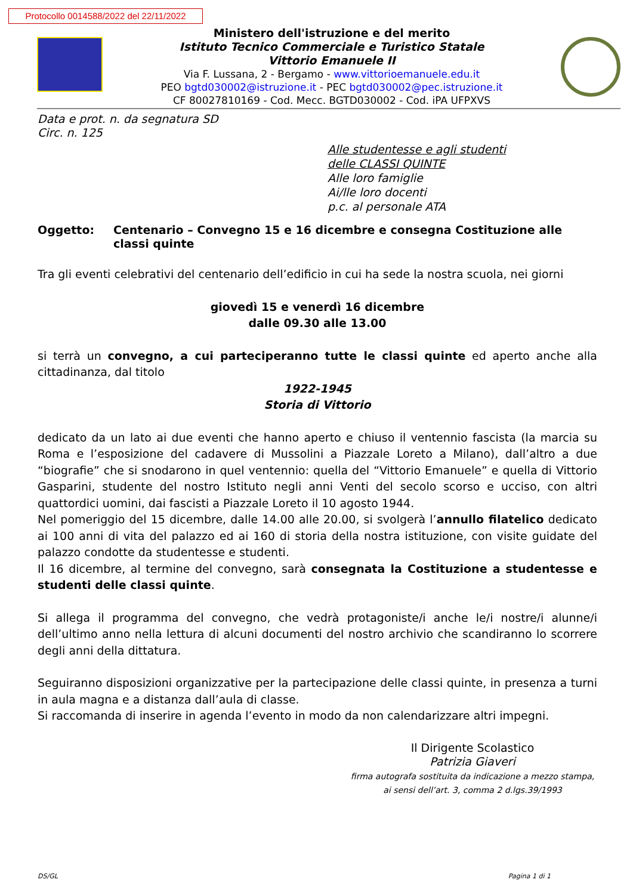Protocollo 0014588/2022 del 22/11/2022
Ministero dell'istruzione e del merito
Istituto Tecnico Commerciale e Turistico Statale
Vittorio Emanuele II
Via F. Lussana, 2 - Bergamo - www.vittorioemanuele.edu.it
PEO bgtd030002@istruzione.it - PEC bgtd030002@pec.istruzione.it
CF 80027810169 - Cod. Mecc. BGTD030002 - Cod. iPA UFPXVS
Data e prot. n. da segnatura SD
Circ. n. 125
Alle studentesse e agli studenti
delle CLASSI QUINTE
Alle loro famiglie
Ai/lle loro docenti
p.c. al personale ATA
Oggetto: Centenario – Convegno 15 e 16 dicembre e consegna Costituzione alle classi quinte
Tra gli eventi celebrativi del centenario dell’edificio in cui ha sede la nostra scuola, nei giorni
giovedì 15 e venerdì 16 dicembre
dalle 09.30 alle 13.00
si terrà un convegno, a cui parteciperanno tutte le classi quinte ed aperto anche alla cittadinanza, dal titolo
1922-1945
Storia di Vittorio
dedicato da un lato ai due eventi che hanno aperto e chiuso il ventennio fascista (la marcia su Roma e l’esposizione del cadavere di Mussolini a Piazzale Loreto a Milano), dall’altro a due “biografie” che si snodarono in quel ventennio: quella del “Vittorio Emanuele” e quella di Vittorio Gasparini, studente del nostro Istituto negli anni Venti del secolo scorso e ucciso, con altri quattordici uomini, dai fascisti a Piazzale Loreto il 10 agosto 1944.
Nel pomeriggio del 15 dicembre, dalle 14.00 alle 20.00, si svolgerà l’annullo filatelico dedicato ai 100 anni di vita del palazzo ed ai 160 di storia della nostra istituzione, con visite guidate del palazzo condotte da studentesse e studenti.
Il 16 dicembre, al termine del convegno, sarà consegnata la Costituzione a studentesse e studenti delle classi quinte.
Si allega il programma del convegno, che vedrà protagoniste/i anche le/i nostre/i alunne/i dell’ultimo anno nella lettura di alcuni documenti del nostro archivio che scandiranno lo scorrere degli anni della dittatura.
Seguiranno disposizioni organizzative per la partecipazione delle classi quinte, in presenza a turni in aula magna e a distanza dall’aula di classe.
Si raccomanda di inserire in agenda l’evento in modo da non calendarizzare altri impegni.
Il Dirigente Scolastico
Patrizia Giaveri
firma autografa sostituita da indicazione a mezzo stampa,
ai sensi dell’art. 3, comma 2 d.lgs.39/1993
DS/GL Pagina 1 di 1